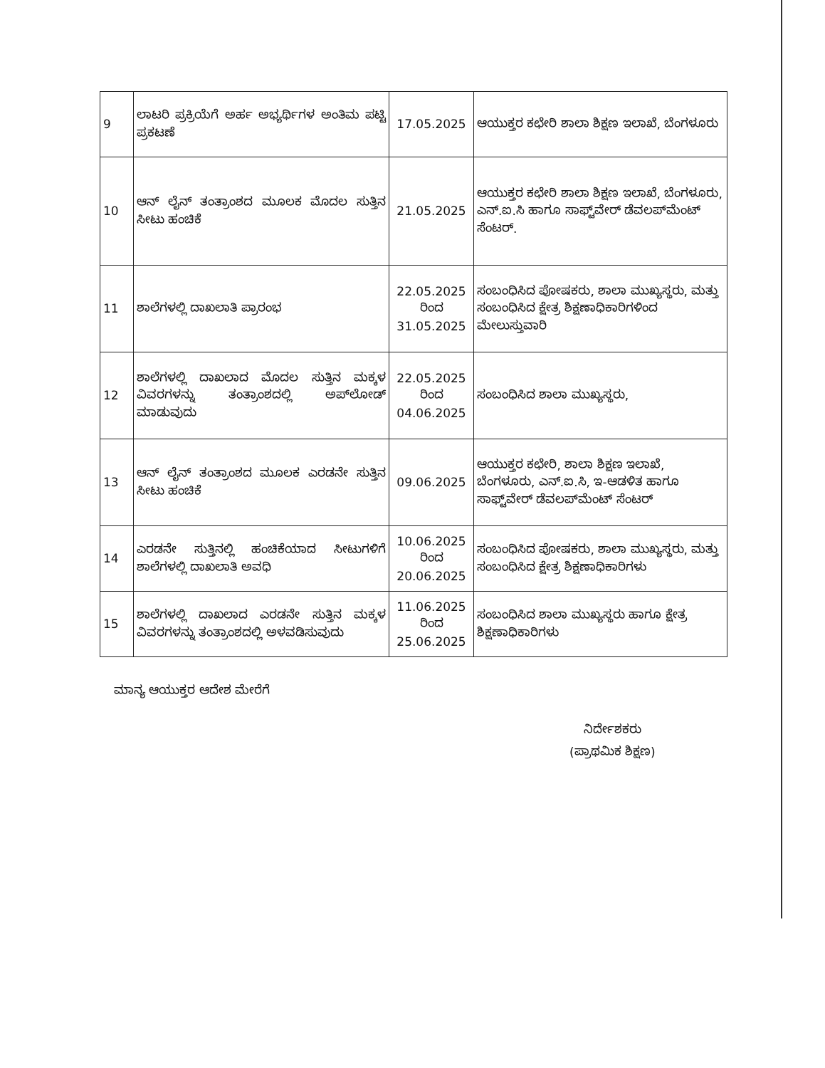| 9 | ಲಾಟರಿ ಪ್ರಕ್ರಿಯೆಗೆ ಅರ್ಹ ಅಭ್ಯರ್ಥಿಗಳ ಅಂತಿಮ ಪಟ್ಟಿ ಪ್ರಕಟಣೆ | 17.05.2025 | ಆಯುಕ್ತರ ಕಛೇರಿ ಶಾಲಾ ಶಿಕ್ಷಣ ಇಲಾಖೆ, ಬೆಂಗಳೂರು |
| 10 | ಆನ್ ಲೈನ್ ತಂತ್ರಾಂಶದ ಮೂಲಕ ಮೊದಲ ಸುತ್ತಿನ ಸೀಟು ಹಂಚಿಕೆ | 21.05.2025 | ಆಯುಕ್ತರ ಕಛೇರಿ ಶಾಲಾ ಶಿಕ್ಷಣ ಇಲಾಖೆ, ಬೆಂಗಳೂರು, ಎನ್.ಐ.ಸಿ ಹಾಗೂ ಸಾಫ್ಟ್‌ವೇರ್ ಡೆವಲಪ್‌ಮೆಂಟ್ ಸೆಂಟರ್. |
| 11 | ಶಾಲೆಗಳಲ್ಲಿ ದಾಖಲಾತಿ ಪ್ರಾರಂಭ | 22.05.2025 ರಿಂದ 31.05.2025 | ಸಂಬಂಧಿಸಿದ ಪೋಷಕರು, ಶಾಲಾ ಮುಖ್ಯಸ್ಥರು, ಮತ್ತು ಸಂಬಂಧಿಸಿದ ಕ್ಷೇತ್ರ ಶಿಕ್ಷಣಾಧಿಕಾರಿಗಳಿಂದ ಮೇಲುಸ್ತುವಾರಿ |
| 12 | ಶಾಲೆಗಳಲ್ಲಿ ದಾಖಲಾದ ಮೊದಲ ಸುತ್ತಿನ ಮಕ್ಕಳ ವಿವರಗಳನ್ನು ತಂತ್ರಾಂಶದಲ್ಲಿ ಅಪ್‌ಲೋಡ್ ಮಾಡುವುದು | 22.05.2025 ರಿಂದ 04.06.2025 | ಸಂಬಂಧಿಸಿದ ಶಾಲಾ ಮುಖ್ಯಸ್ಥರು, |
| 13 | ಆನ್ ಲೈನ್ ತಂತ್ರಾಂಶದ ಮೂಲಕ ಎರಡನೇ ಸುತ್ತಿನ ಸೀಟು ಹಂಚಿಕೆ | 09.06.2025 | ಆಯುಕ್ತರ ಕಛೇರಿ, ಶಾಲಾ ಶಿಕ್ಷಣ ಇಲಾಖೆ, ಬೆಂಗಳೂರು, ಎನ್.ಐ.ಸಿ, ಇ-ಆಡಳಿತ ಹಾಗೂ ಸಾಫ್ಟ್‌ವೇರ್ ಡೆವಲಪ್‌ಮೆಂಟ್ ಸೆಂಟರ್ |
| 14 | ಎರಡನೇ ಸುತ್ತಿನಲ್ಲಿ ಹಂಚಿಕೆಯಾದ ಸೀಟುಗಳಿಗೆ ಶಾಲೆಗಳಲ್ಲಿ ದಾಖಲಾತಿ ಅವಧಿ | 10.06.2025 ರಿಂದ 20.06.2025 | ಸಂಬಂಧಿಸಿದ ಪೋಷಕರು, ಶಾಲಾ ಮುಖ್ಯಸ್ಥರು, ಮತ್ತು ಸಂಬಂಧಿಸಿದ ಕ್ಷೇತ್ರ ಶಿಕ್ಷಣಾಧಿಕಾರಿಗಳು |
| 15 | ಶಾಲೆಗಳಲ್ಲಿ ದಾಖಲಾದ ಎರಡನೇ ಸುತ್ತಿನ ಮಕ್ಕಳ ವಿವರಗಳನ್ನು ತಂತ್ರಾಂಶದಲ್ಲಿ ಅಳವಡಿಸುವುದು | 11.06.2025 ರಿಂದ 25.06.2025 | ಸಂಬಂಧಿಸಿದ ಶಾಲಾ ಮುಖ್ಯಸ್ಥರು ಹಾಗೂ ಕ್ಷೇತ್ರ ಶಿಕ್ಷಣಾಧಿಕಾರಿಗಳು |
ಮಾನ್ಯ ಆಯುಕ್ತರ ಆದೇಶ ಮೇರೆಗೆ
ನಿರ್ದೇಶಕರು
(ಪ್ರಾಥಮಿಕ ಶಿಕ್ಷಣ)